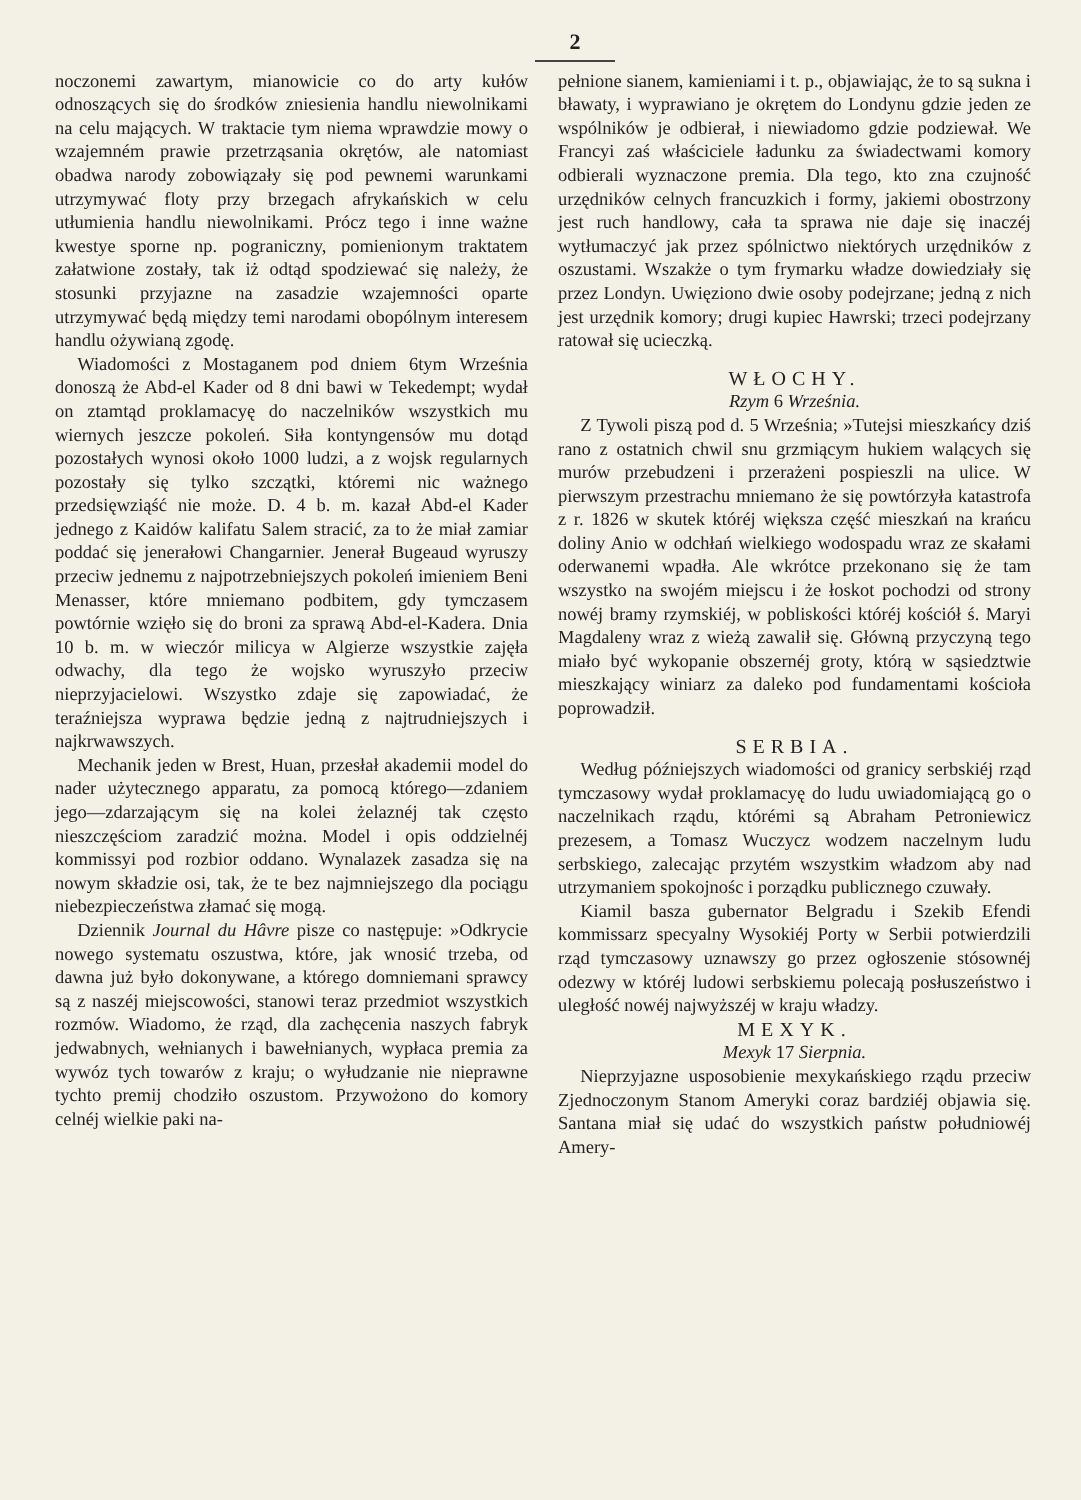2
noczonemi zawartym, mianowicie co do arty kułów odnoszących się do środków zniesienia handlu niewolnikami na celu mających. W traktacie tym niema wprawdzie mowy o wzajemném prawie przetrząsania okrętów, ale natomiast obadwa narody zobowiązały się pod pewnemi warunkami utrzymywać floty przy brzegach afrykańskich w celu utłumienia handlu niewolnikami. Prócz tego i inne ważne kwestye sporne np. pograniczny, pomienionym traktatem załatwione zostały, tak iż odtąd spodziewać się należy, że stosunki przyjazne na zasadzie wzajemności oparte utrzymywać będą między temi narodami obopólnym interesem handlu ożywianą zgodę.
Wiadomości z Mostaganem pod dniem 6tym Września donoszą że Abd-el Kader od 8 dni bawi w Tekedempt; wydał on ztamtąd proklamacyę do naczelników wszystkich mu wiernych jeszcze pokoleń. Siła kontyngensów mu dotąd pozostałych wynosi około 1000 ludzi, a z wojsk regularnych pozostały się tylko szczątki, któremi nic ważnego przedsięwziąść nie może. D. 4 b. m. kazał Abd-el Kader jednego z Kaidów kalifatu Salem stracić, za to że miał zamiar poddać się jenerałowi Changarnier. Jenerał Bugeaud wyruszy przeciw jednemu z najpotrzebniejszych pokoleń imieniem Beni Menasser, które mniemano podbitem, gdy tymczasem powtórnie wzięło się do broni za sprawą Abd-el-Kadera. Dnia 10 b. m. w wieczór milicya w Algierze wszystkie zajęła odwachy, dla tego że wojsko wyruszyło przeciw nieprzyjacielowi. Wszystko zdaje się zapowiadać, że teraźniejsza wyprawa będzie jedną z najtrudniejszych i najkrwawszych.
Mechanik jeden w Brest, Huan, przesłał akademii model do nader użytecznego apparatu, za pomocą którego—zdaniem jego—zdarzającym się na kolei żelaznéj tak często nieszczęściom zaradzić można. Model i opis oddzielnéj kommissyi pod rozbior oddano. Wynalazek zasadza się na nowym składzie osi, tak, że te bez najmniejszego dla pociągu niebezpieczeństwa złamać się mogą.
Dziennik Journal du Hâvre pisze co następuje: »Odkrycie nowego systematu oszustwa, które, jak wnosić trzeba, od dawna już było dokonywane, a którego domniemani sprawcy są z naszéj miejscowości, stanowi teraz przedmiot wszystkich rozmów. Wiadomo, że rząd, dla zachęcenia naszych fabryk jedwabnych, wełnianych i bawełnianych, wypłaca premia za wywóz tych towarów z kraju; o wyłudzanie nie nieprawne tychto premij chodziło oszustom. Przywożono do komory celnéj wielkie paki na-
pełnione sianem, kamieniami i t. p., objawiając, że to są sukna i bławaty, i wyprawiano je okrętem do Londynu gdzie jeden ze wspólników je odbierał, i niewiadomo gdzie podziewał. We Francyi zaś właściciele ładunku za świadectwami komory odbierali wyznaczone premia. Dla tego, kto zna czujność urzędników celnych francuzkich i formy, jakiemi obostrzony jest ruch handlowy, cała ta sprawa nie daje się inaczéj wytłumaczyć jak przez spólnictwo niektórych urzędników z oszustami. Wszakże o tym frymarku władze dowiedziały się przez Londyn. Uwięziono dwie osoby podejrzane; jedną z nich jest urzędnik komory; drugi kupiec Hawrski; trzeci podejrzany ratował się ucieczką.
WŁOCHY.
Rzym 6 Września.
Z Tywoli piszą pod d. 5 Września; »Tutejsi mieszkańcy dziś rano z ostatnich chwil snu grzmiącym hukiem walących się murów przebudzeni i przerażeni pospieszli na ulice. W pierwszym przestrachu mniemano że się powtórzyła katastrofa z r. 1826 w skutek któréj większa część mieszkań na krańcu doliny Anio w odchłań wielkiego wodospadu wraz ze skałami oderwanemi wpadła. Ale wkrótce przekonano się że tam wszystko na swojém miejscu i że łoskot pochodzi od strony nowéj bramy rzymskiéj, w pobliskości któréj kościół ś. Maryi Magdaleny wraz z wieżą zawalił się. Główną przyczyną tego miało być wykopanie obszernéj groty, którą w sąsiedztwie mieszkający winiarz za daleko pod fundamentami kościoła poprowadził.
SERBIA.
Według późniejszych wiadomości od granicy serbskiéj rząd tymczasowy wydał proklamacyę do ludu uwiadomiającą go o naczelnikach rządu, którémi są Abraham Petroniewicz prezesem, a Tomasz Wuczycz wodzem naczelnym ludu serbskiego, zalecając przytém wszystkim władzom aby nad utrzymaniem spokojnośc i porządku publicznego czuwały.
Kiamil basza gubernator Belgradu i Szekib Efendi kommissarz specyalny Wysokiéj Porty w Serbii potwierdzili rząd tymczasowy uznawszy go przez ogłoszenie stósownéj odezwy w któréj ludowi serbskiemu polecają posłuszeństwo i uległość nowéj najwyższéj w kraju władzy.
MEXYK.
Mexyk 17 Sierpnia.
Nieprzyjazne usposobienie mexykańskiego rządu przeciw Zjednoczonym Stanom Ameryki coraz bardziéj objawia się. Santana miał się udać do wszystkich państw południowéj Amery-